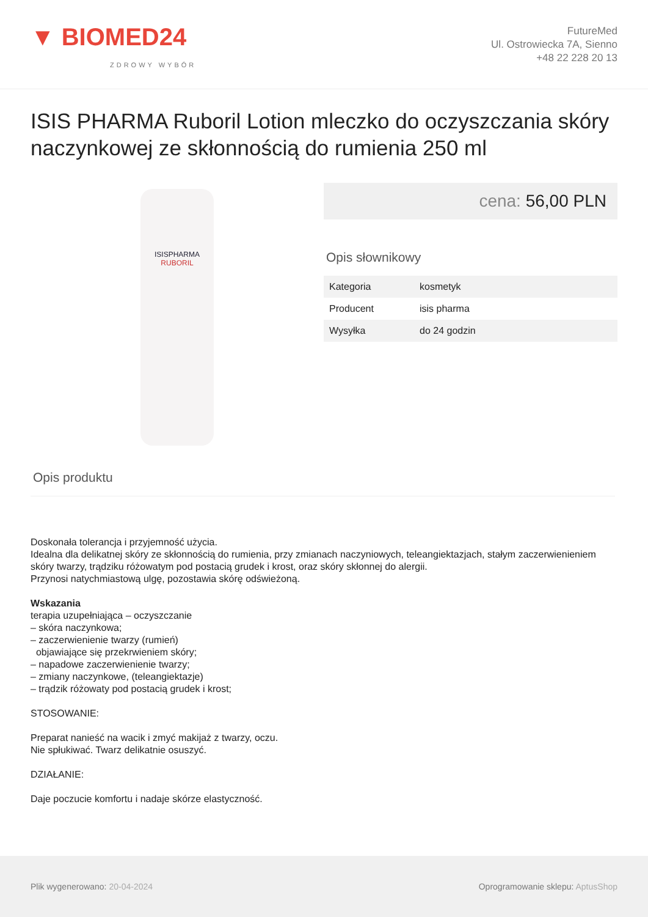▼ BIOMED24
ZDROWY WYBÓR
FutureMed
Ul. Ostrowiecka 7A, Sienno
+48 22 228 20 13
ISIS PHARMA Ruboril Lotion mleczko do oczyszczania skóry naczynkowej ze skłonnością do rumienia 250 ml
ISISPHARMA
RUBORIL
cena: 56,00 PLN
Opis słownikowy
| Kategoria | kosmetyk |
| Producent | isis pharma |
| Wysyłka | do 24 godzin |
Opis produktu
Doskonała tolerancja i przyjemność użycia.
Idealna dla delikatnej skóry ze skłonnością do rumienia, przy zmianach naczyniowych, teleangiektazjach, stałym zaczerwienieniem skóry twarzy, trądziku różowatym pod postacią grudek i krost, oraz skóry skłonnej do alergii.
Przynosi natychmiastową ulgę, pozostawia skórę odświeżoną.
Wskazania
terapia uzupełniająca – oczyszczanie
– skóra naczynkowa;
– zaczerwienienie twarzy (rumień)
objawiające się przekrwieniem skóry;
– napadowe zaczerwienienie twarzy;
– zmiany naczynkowe, (teleangiektazje)
– trądzik różowaty pod postacią grudek i krost;
STOSOWANIE:
Preparat nanieść na wacik i zmyć makijaż z twarzy, oczu.
Nie spłukiwać. Twarz delikatnie osuszyć.
DZIAŁANIE:
Daje poczucie komfortu i nadaje skórze elastyczność.
Plik wygenerowano: 20-04-2024
Oprogramowanie sklepu: AptusShop